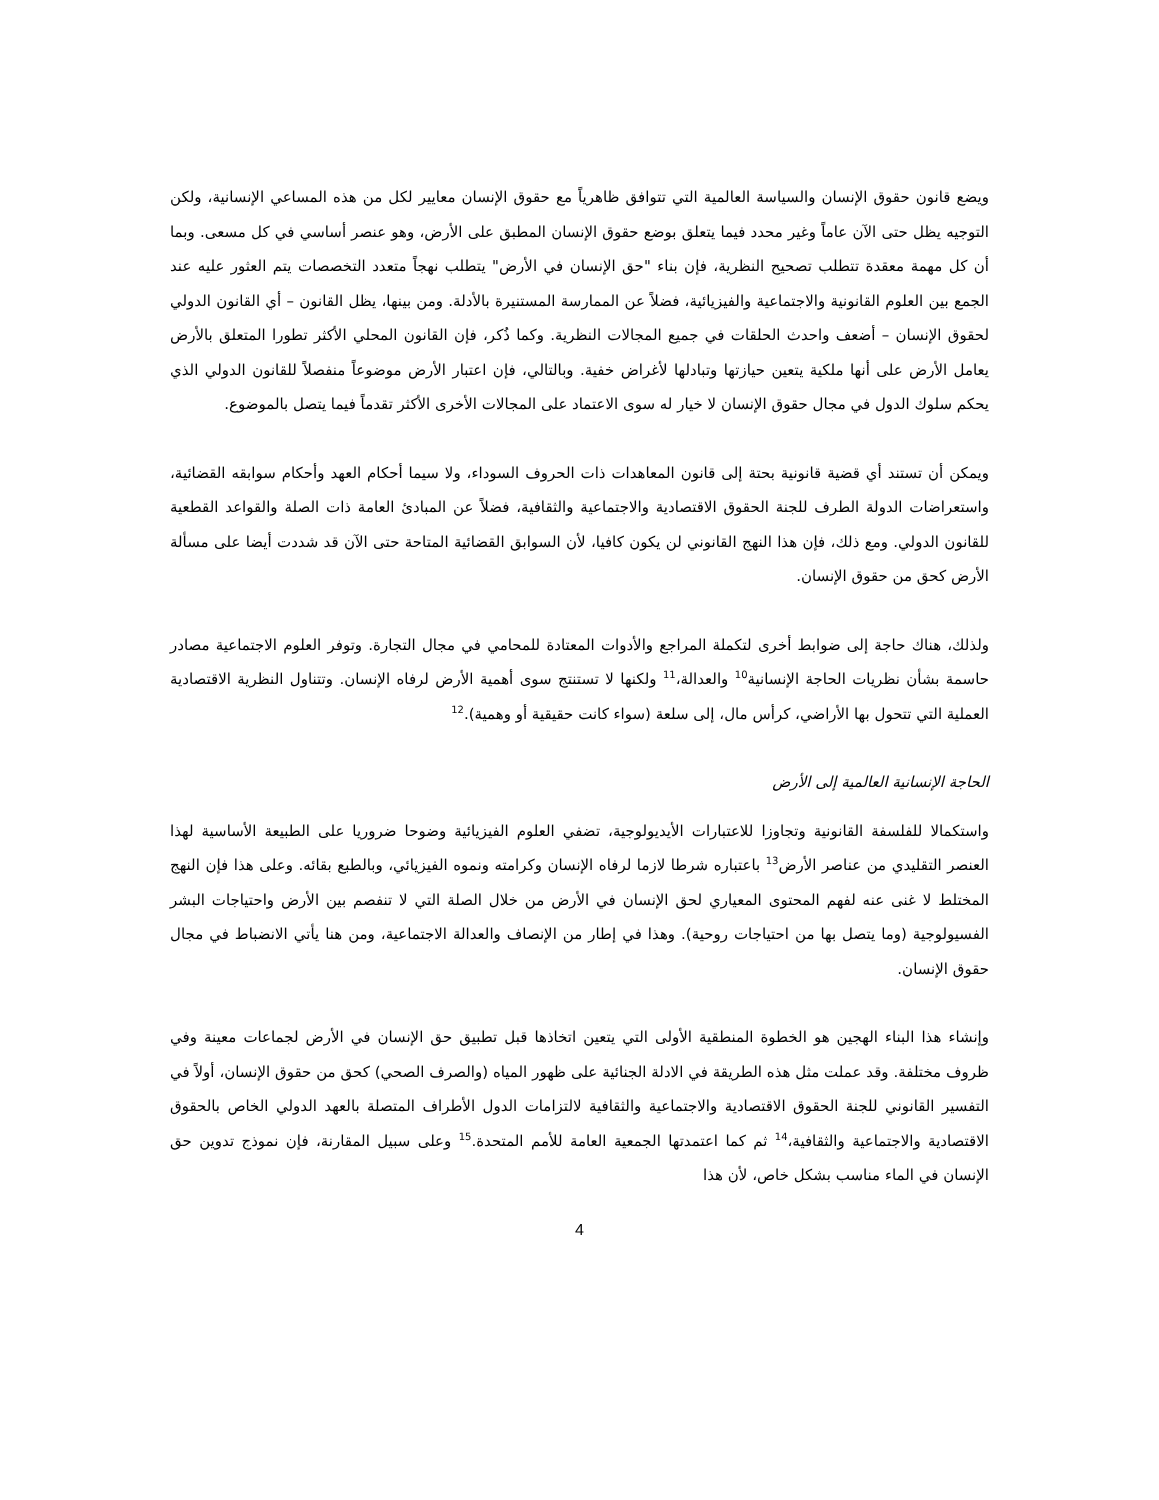ويضع قانون حقوق الإنسان والسياسة العالمية التي تتوافق ظاهرياً مع حقوق الإنسان معايير لكل من هذه المساعي الإنسانية، ولكن التوجيه يظل حتى الآن عاماً وغير محدد فيما يتعلق بوضع حقوق الإنسان المطبق على الأرض، وهو عنصر أساسي في كل مسعى. وبما أن كل مهمة معقدة تتطلب تصحيح النظرية، فإن بناء "حق الإنسان في الأرض" يتطلب نهجاً متعدد التخصصات يتم العثور عليه عند الجمع بين العلوم القانونية والاجتماعية والفيزيائية، فضلاً عن الممارسة المستنيرة بالأدلة. ومن بينها، يظل القانون – أي القانون الدولي لحقوق الإنسان – أضعف واحدث الحلقات في جميع المجالات النظرية. وكما ذُكر، فإن القانون المحلي الأكثر تطورا المتعلق بالأرض يعامل الأرض على أنها ملكية يتعين حيازتها وتبادلها لأغراض خفية. وبالتالي، فإن اعتبار الأرض موضوعاً منفصلاً للقانون الدولي الذي يحكم سلوك الدول في مجال حقوق الإنسان لا خيار له سوى الاعتماد على المجالات الأخرى الأكثر تقدماً فيما يتصل بالموضوع.
ويمكن أن تستند أي قضية قانونية بحتة إلى قانون المعاهدات ذات الحروف السوداء، ولا سيما أحكام العهد وأحكام سوابقه القضائية، واستعراضات الدولة الطرف للجنة الحقوق الاقتصادية والاجتماعية والثقافية، فضلاً عن المبادئ العامة ذات الصلة والقواعد القطعية للقانون الدولي. ومع ذلك، فإن هذا النهج القانوني لن يكون كافيا، لأن السوابق القضائية المتاحة حتى الآن قد شددت أيضا على مسألة الأرض كحق من حقوق الإنسان.
ولذلك، هناك حاجة إلى ضوابط أخرى لتكملة المراجع والأدوات المعتادة للمحامي في مجال التجارة. وتوفر العلوم الاجتماعية مصادر حاسمة بشأن نظريات الحاجة الإنسانية<sup>10</sup> والعدالة،<sup>11</sup> ولكنها لا تستنتج سوى أهمية الأرض لرفاه الإنسان. وتتناول النظرية الاقتصادية العملية التي تتحول بها الأراضي، كرأس مال، إلى سلعة (سواء كانت حقيقية أو وهمية).<sup>12</sup>
الحاجة الإنسانية العالمية إلى الأرض
واستكمالا للفلسفة القانونية وتجاوزا للاعتبارات الأيديولوجية، تضفي العلوم الفيزيائية وضوحا ضروريا على الطبيعة الأساسية لهذا العنصر التقليدي من عناصر الأرض<sup>13</sup> باعتباره شرطا لازما لرفاه الإنسان وكرامته ونموه الفيزيائي، وبالطبع بقائه. وعلى هذا فإن النهج المختلط لا غنى عنه لفهم المحتوى المعياري لحق الإنسان في الأرض من خلال الصلة التي لا تنفصم بين الأرض واحتياجات البشر الفسيولوجية (وما يتصل بها من احتياجات روحية). وهذا في إطار من الإنصاف والعدالة الاجتماعية، ومن هنا يأتي الانضباط في مجال حقوق الإنسان.
وإنشاء هذا البناء الهجين هو الخطوة المنطقية الأولى التي يتعين اتخاذها قبل تطبيق حق الإنسان في الأرض لجماعات معينة وفي ظروف مختلفة. وقد عملت مثل هذه الطريقة في الادلة الجنائية على ظهور المياه (والصرف الصحي) كحق من حقوق الإنسان، أولاً في التفسير القانوني للجنة الحقوق الاقتصادية والاجتماعية والثقافية لالتزامات الدول الأطراف المتصلة بالعهد الدولي الخاص بالحقوق الاقتصادية والاجتماعية والثقافية،<sup>14</sup> ثم كما اعتمدتها الجمعية العامة للأمم المتحدة.<sup>15</sup> وعلى سبيل المقارنة، فإن نموذج تدوين حق الإنسان في الماء مناسب بشكل خاص، لأن هذا
4